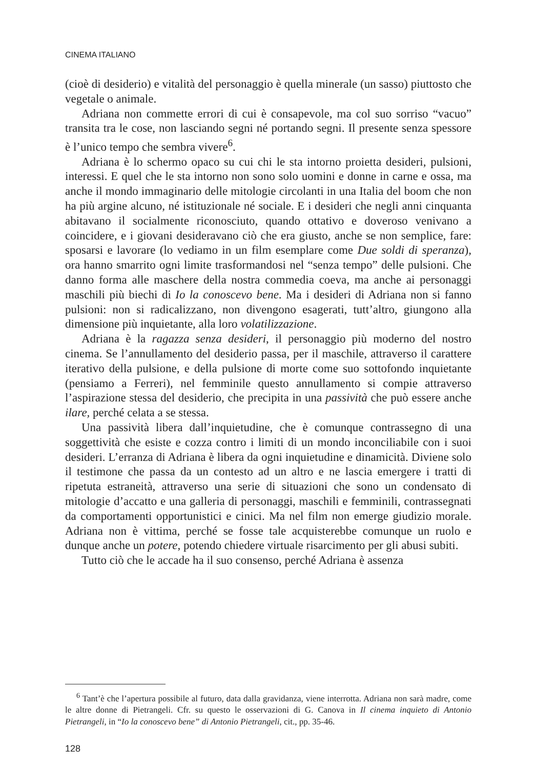CINEMA ITALIANO
(cioè di desiderio) e vitalità del personaggio è quella minerale (un sasso) piuttosto che vegetale o animale.
Adriana non commette errori di cui è consapevole, ma col suo sorriso “vacuo” transita tra le cose, non lasciando segni né portando segni. Il presente senza spessore è l’unico tempo che sembra vivere<sup>6</sup>.
Adriana è lo schermo opaco su cui chi le sta intorno proietta desideri, pulsioni, interessi. E quel che le sta intorno non sono solo uomini e donne in carne e ossa, ma anche il mondo immaginario delle mitologie circolanti in una Italia del boom che non ha più argine alcuno, né istituzionale né sociale. E i desideri che negli anni cinquanta abitavano il socialmente riconosciuto, quando ottativo e doveroso venivano a coincidere, e i giovani desideravano ciò che era giusto, anche se non semplice, fare: sposarsi e lavorare (lo vediamo in un film esemplare come Due soldi di speranza), ora hanno smarrito ogni limite trasformandosi nel “senza tempo” delle pulsioni. Che danno forma alle maschere della nostra commedia coeva, ma anche ai personaggi maschili più biechi di Io la conoscevo bene. Ma i desideri di Adriana non si fanno pulsioni: non si radicalizzano, non divengono esagerati, tutt’altro, giungono alla dimensione più inquietante, alla loro volatilizzazione.
Adriana è la ragazza senza desideri, il personaggio più moderno del nostro cinema. Se l’annullamento del desiderio passa, per il maschile, attraverso il carattere iterativo della pulsione, e della pulsione di morte come suo sottofondo inquietante (pensiamo a Ferreri), nel femminile questo annullamento si compie attraverso l’aspirazione stessa del desiderio, che precipita in una passività che può essere anche ilare, perché celata a se stessa.
Una passività libera dall’inquietudine, che è comunque contrassegno di una soggettività che esiste e cozza contro i limiti di un mondo inconciliabile con i suoi desideri. L’erranza di Adriana è libera da ogni inquietudine e dinamicità. Diviene solo il testimone che passa da un contesto ad un altro e ne lascia emergere i tratti di ripetuta estraneità, attraverso una serie di situazioni che sono un condensato di mitologie d’accatto e una galleria di personaggi, maschili e femminili, contrassegnati da comportamenti opportunistici e cinici. Ma nel film non emerge giudizio morale. Adriana non è vittima, perché se fosse tale acquisterebbe comunque un ruolo e dunque anche un potere, potendo chiedere virtuale risarcimento per gli abusi subiti.
Tutto ciò che le accade ha il suo consenso, perché Adriana è assenza
<sup>6</sup> Tant’è che l’apertura possibile al futuro, data dalla gravidanza, viene interrotta. Adriana non sarà madre, come le altre donne di Pietrangeli. Cfr. su questo le osservazioni di G. Canova in Il cinema inquieto di Antonio Pietrangeli, in “Io la conoscevo bene” di Antonio Pietrangeli, cit., pp. 35-46.
128